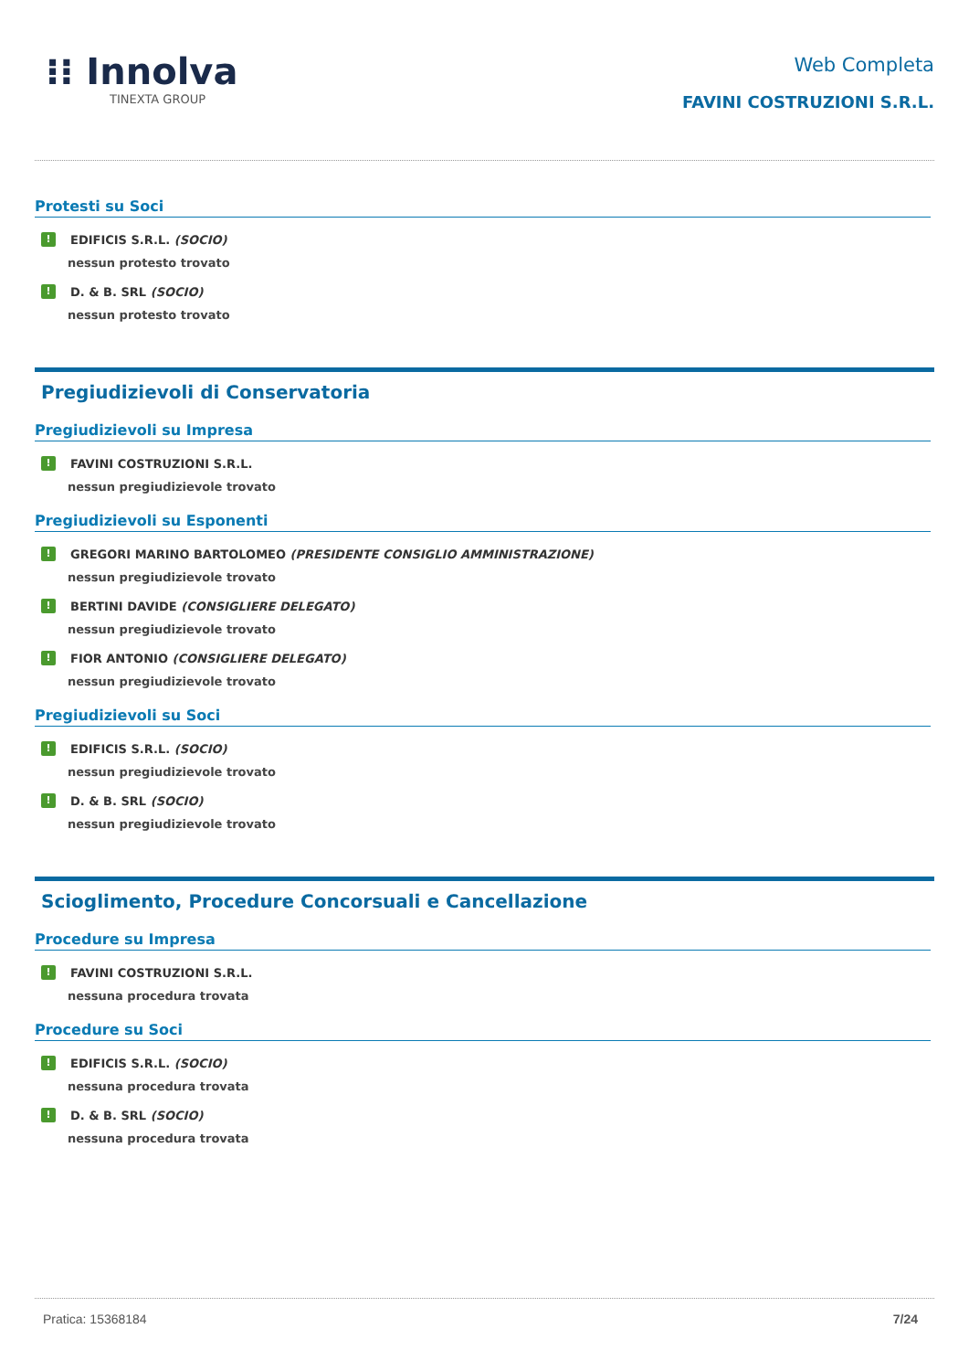⁝⁝ Innolva
TINEXTA GROUP
Web Completa
FAVINI COSTRUZIONI S.R.L.
Protesti su Soci
! EDIFICIS S.R.L. (SOCIO)
nessun protesto trovato
! D. & B. SRL (SOCIO)
nessun protesto trovato
Pregiudizievoli di Conservatoria
Pregiudizievoli su Impresa
! FAVINI COSTRUZIONI S.R.L.
nessun pregiudizievole trovato
Pregiudizievoli su Esponenti
! GREGORI MARINO BARTOLOMEO (PRESIDENTE CONSIGLIO AMMINISTRAZIONE)
nessun pregiudizievole trovato
! BERTINI DAVIDE (CONSIGLIERE DELEGATO)
nessun pregiudizievole trovato
! FIOR ANTONIO (CONSIGLIERE DELEGATO)
nessun pregiudizievole trovato
Pregiudizievoli su Soci
! EDIFICIS S.R.L. (SOCIO)
nessun pregiudizievole trovato
! D. & B. SRL (SOCIO)
nessun pregiudizievole trovato
Scioglimento, Procedure Concorsuali e Cancellazione
Procedure su Impresa
! FAVINI COSTRUZIONI S.R.L.
nessuna procedura trovata
Procedure su Soci
! EDIFICIS S.R.L. (SOCIO)
nessuna procedura trovata
! D. & B. SRL (SOCIO)
nessuna procedura trovata
Pratica: 15368184 7/24